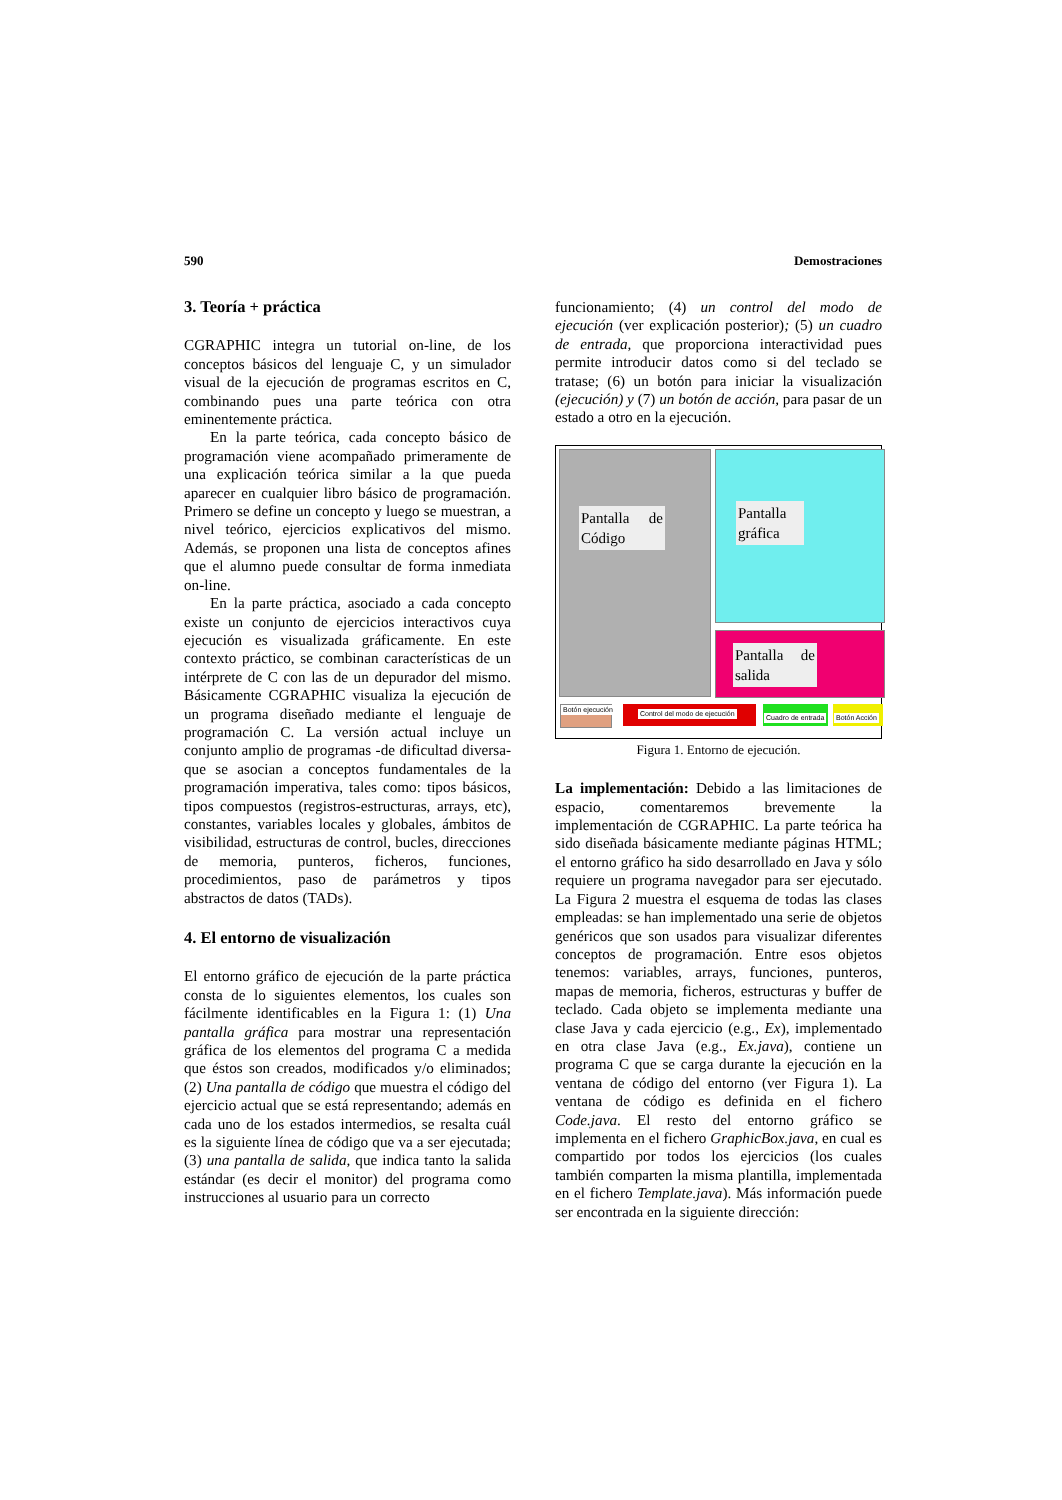590 Demostraciones
3. Teoría + práctica
CGRAPHIC integra un tutorial on-line, de los conceptos básicos del lenguaje C, y un simulador visual de la ejecución de programas escritos en C, combinando pues una parte teórica con otra eminentemente práctica.
En la parte teórica, cada concepto básico de programación viene acompañado primeramente de una explicación teórica similar a la que pueda aparecer en cualquier libro básico de programación. Primero se define un concepto y luego se muestran, a nivel teórico, ejercicios explicativos del mismo. Además, se proponen una lista de conceptos afines que el alumno puede consultar de forma inmediata on-line.
En la parte práctica, asociado a cada concepto existe un conjunto de ejercicios interactivos cuya ejecución es visualizada gráficamente. En este contexto práctico, se combinan características de un intérprete de C con las de un depurador del mismo. Básicamente CGRAPHIC visualiza la ejecución de un programa diseñado mediante el lenguaje de programación C. La versión actual incluye un conjunto amplio de programas -de dificultad diversa- que se asocian a conceptos fundamentales de la programación imperativa, tales como: tipos básicos, tipos compuestos (registros-estructuras, arrays, etc), constantes, variables locales y globales, ámbitos de visibilidad, estructuras de control, bucles, direcciones de memoria, punteros, ficheros, funciones, procedimientos, paso de parámetros y tipos abstractos de datos (TADs).
4. El entorno de visualización
El entorno gráfico de ejecución de la parte práctica consta de lo siguientes elementos, los cuales son fácilmente identificables en la Figura 1: (1) Una pantalla gráfica para mostrar una representación gráfica de los elementos del programa C a medida que éstos son creados, modificados y/o eliminados; (2) Una pantalla de código que muestra el código del ejercicio actual que se está representando; además en cada uno de los estados intermedios, se resalta cuál es la siguiente línea de código que va a ser ejecutada; (3) una pantalla de salida, que indica tanto la salida estándar (es decir el monitor) del programa como instrucciones al usuario para un correcto
funcionamiento; (4) un control del modo de ejecución (ver explicación posterior); (5) un cuadro de entrada, que proporciona interactividad pues permite introducir datos como si del teclado se tratase; (6) un botón para iniciar la visualización (ejecución) y (7) un botón de acción, para pasar de un estado a otro en la ejecución.
Pantalla de Código
Pantalla gráfica
Pantalla de salida
Botón ejecución Control del modo de ejecución Cuadro de entrada Botón Acción
Figura 1. Entorno de ejecución.
La implementación: Debido a las limitaciones de espacio, comentaremos brevemente la implementación de CGRAPHIC. La parte teórica ha sido diseñada básicamente mediante páginas HTML; el entorno gráfico ha sido desarrollado en Java y sólo requiere un programa navegador para ser ejecutado. La Figura 2 muestra el esquema de todas las clases empleadas: se han implementado una serie de objetos genéricos que son usados para visualizar diferentes conceptos de programación. Entre esos objetos tenemos: variables, arrays, funciones, punteros, mapas de memoria, ficheros, estructuras y buffer de teclado. Cada objeto se implementa mediante una clase Java y cada ejercicio (e.g., Ex), implementado en otra clase Java (e.g., Ex.java), contiene un programa C que se carga durante la ejecución en la ventana de código del entorno (ver Figura 1). La ventana de código es definida en el fichero Code.java. El resto del entorno gráfico se implementa en el fichero GraphicBox.java, en cual es compartido por todos los ejercicios (los cuales también comparten la misma plantilla, implementada en el fichero Template.java). Más información puede ser encontrada en la siguiente dirección: